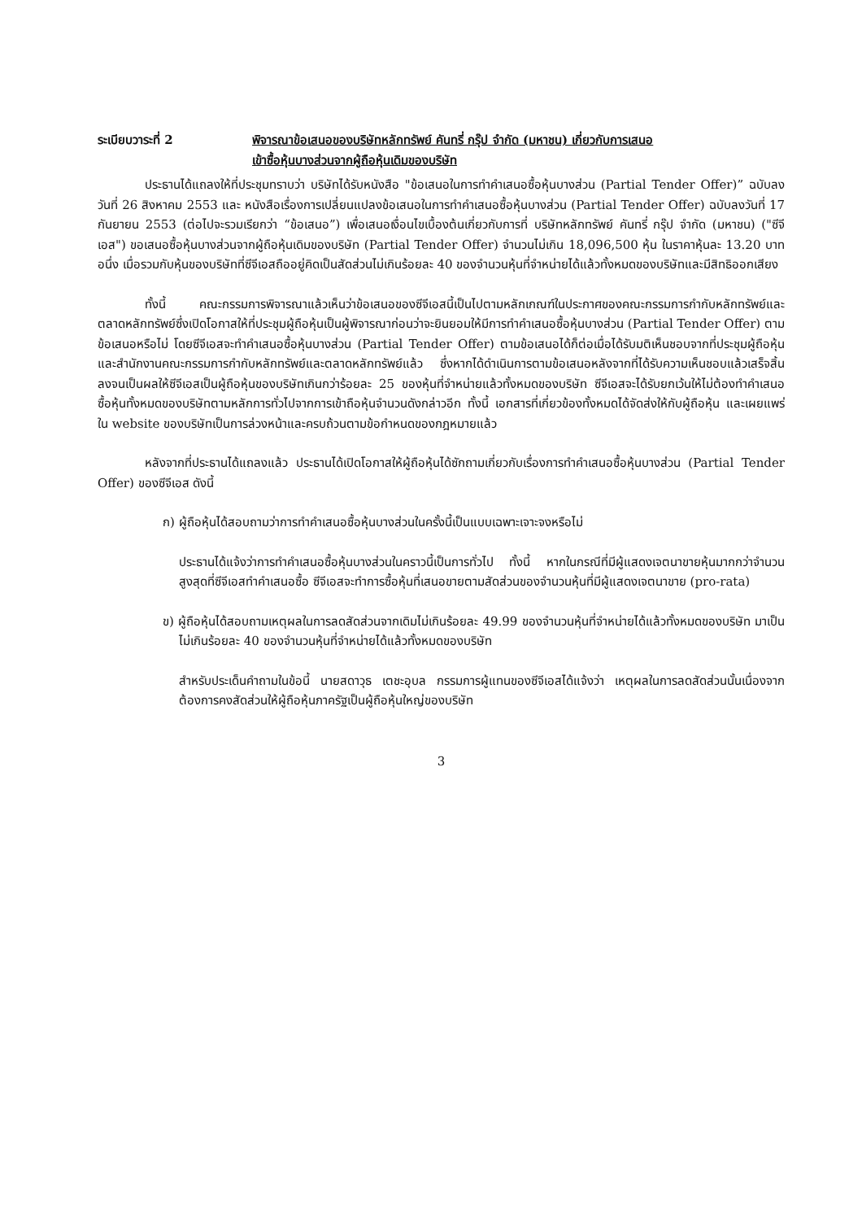ระเบียบวาระที่ 2 พิจารณาข้อเสนอของบริษัทหลักทรัพย์ คันทรี่ กรุ๊ป จำกัด (มหาชน) เกี่ยวกับการเสนอ
เข้าซื้อหุ้นบางส่วนจากผู้ถือหุ้นเดิมของบริษัท
ประธานได้แถลงให้ที่ประชุมทราบว่า บริษัทได้รับหนังสือ "ข้อเสนอในการทำคำเสนอซื้อหุ้นบางส่วน (Partial Tender Offer)” ฉบับลงวันที่ 26 สิงหาคม 2553 และ หนังสือเรื่องการเปลี่ยนแปลงข้อเสนอในการทำคำเสนอซื้อหุ้นบางส่วน (Partial Tender Offer) ฉบับลงวันที่ 17 กันยายน 2553 (ต่อไปจะรวมเรียกว่า “ข้อเสนอ”) เพื่อเสนอเงื่อนไขเบื้องต้นเกี่ยวกับการที่ บริษัทหลักทรัพย์ คันทรี่ กรุ๊ป จำกัด (มหาชน) ("ซีจีเอส") ขอเสนอซื้อหุ้นบางส่วนจากผู้ถือหุ้นเดิมของบริษัท (Partial Tender Offer) จำนวนไม่เกิน 18,096,500 หุ้น ในราคาหุ้นละ 13.20 บาท อนึ่ง เมื่อรวมกับหุ้นของบริษัทที่ซีจีเอสถืออยู่คิดเป็นสัดส่วนไม่เกินร้อยละ 40 ของจำนวนหุ้นที่จำหน่ายได้แล้วทั้งหมดของบริษัทและมีสิทธิออกเสียง
ทั้งนี้ คณะกรรมการพิจารณาแล้วเห็นว่าข้อเสนอของซีจีเอสนี้เป็นไปตามหลักเกณฑ์ในประกาศของคณะกรรมการกำกับหลักทรัพย์และตลาดหลักทรัพย์ซึ่งเปิดโอกาสให้ที่ประชุมผู้ถือหุ้นเป็นผู้พิจารณาก่อนว่าจะยินยอมให้มีการทำคำเสนอซื้อหุ้นบางส่วน (Partial Tender Offer) ตามข้อเสนอหรือไม่ โดยซีจีเอสจะทำคำเสนอซื้อหุ้นบางส่วน (Partial Tender Offer) ตามข้อเสนอได้ก็ต่อเมื่อได้รับมติเห็นชอบจากที่ประชุมผู้ถือหุ้นและสำนักงานคณะกรรมการกำกับหลักทรัพย์และตลาดหลักทรัพย์แล้ว ซึ่งหากได้ดำเนินการตามข้อเสนอหลังจากที่ได้รับความเห็นชอบแล้วเสร็จสิ้นลงจนเป็นผลให้ซีจีเอสเป็นผู้ถือหุ้นของบริษัทเกินกว่าร้อยละ 25 ของหุ้นที่จำหน่ายแล้วทั้งหมดของบริษัท ซีจีเอสจะได้รับยกเว้นให้ไม่ต้องทำคำเสนอซื้อหุ้นทั้งหมดของบริษัทตามหลักการทั่วไปจากการเข้าถือหุ้นจำนวนดังกล่าวอีก ทั้งนี้ เอกสารที่เกี่ยวข้องทั้งหมดได้จัดส่งให้กับผู้ถือหุ้น และเผยแพร่ใน website ของบริษัทเป็นการล่วงหน้าและครบถ้วนตามข้อกำหนดของกฎหมายแล้ว
หลังจากที่ประธานได้แถลงแล้ว ประธานได้เปิดโอกาสให้ผู้ถือหุ้นได้ซักถามเกี่ยวกับเรื่องการทำคำเสนอซื้อหุ้นบางส่วน (Partial Tender Offer) ของซีจีเอส ดังนี้
ก) ผู้ถือหุ้นได้สอบถามว่าการทำคำเสนอซื้อหุ้นบางส่วนในครั้งนี้เป็นแบบเฉพาะเจาะจงหรือไม่
ประธานได้แจ้งว่าการทำคำเสนอซื้อหุ้นบางส่วนในคราวนี้เป็นการทั่วไป ทั้งนี้ หากในกรณีที่มีผู้แสดงเจตนาขายหุ้นมากกว่าจำนวนสูงสุดที่ซีจีเอสทำคำเสนอซื้อ ซีจีเอสจะทำการซื้อหุ้นที่เสนอขายตามสัดส่วนของจำนวนหุ้นที่มีผู้แสดงเจตนาขาย (pro-rata)
ข) ผู้ถือหุ้นได้สอบถามเหตุผลในการลดสัดส่วนจากเดิมไม่เกินร้อยละ 49.99 ของจำนวนหุ้นที่จำหน่ายได้แล้วทั้งหมดของบริษัท มาเป็นไม่เกินร้อยละ 40 ของจำนวนหุ้นที่จำหน่ายได้แล้วทั้งหมดของบริษัท
สำหรับประเด็นคำถามในข้อนี้ นายสดาวุธ เตชะอุบล กรรมการผู้แทนของซีจีเอสได้แจ้งว่า เหตุผลในการลดสัดส่วนนั้นเนื่องจากต้องการคงสัดส่วนให้ผู้ถือหุ้นภาครัฐเป็นผู้ถือหุ้นใหญ่ของบริษัท
3